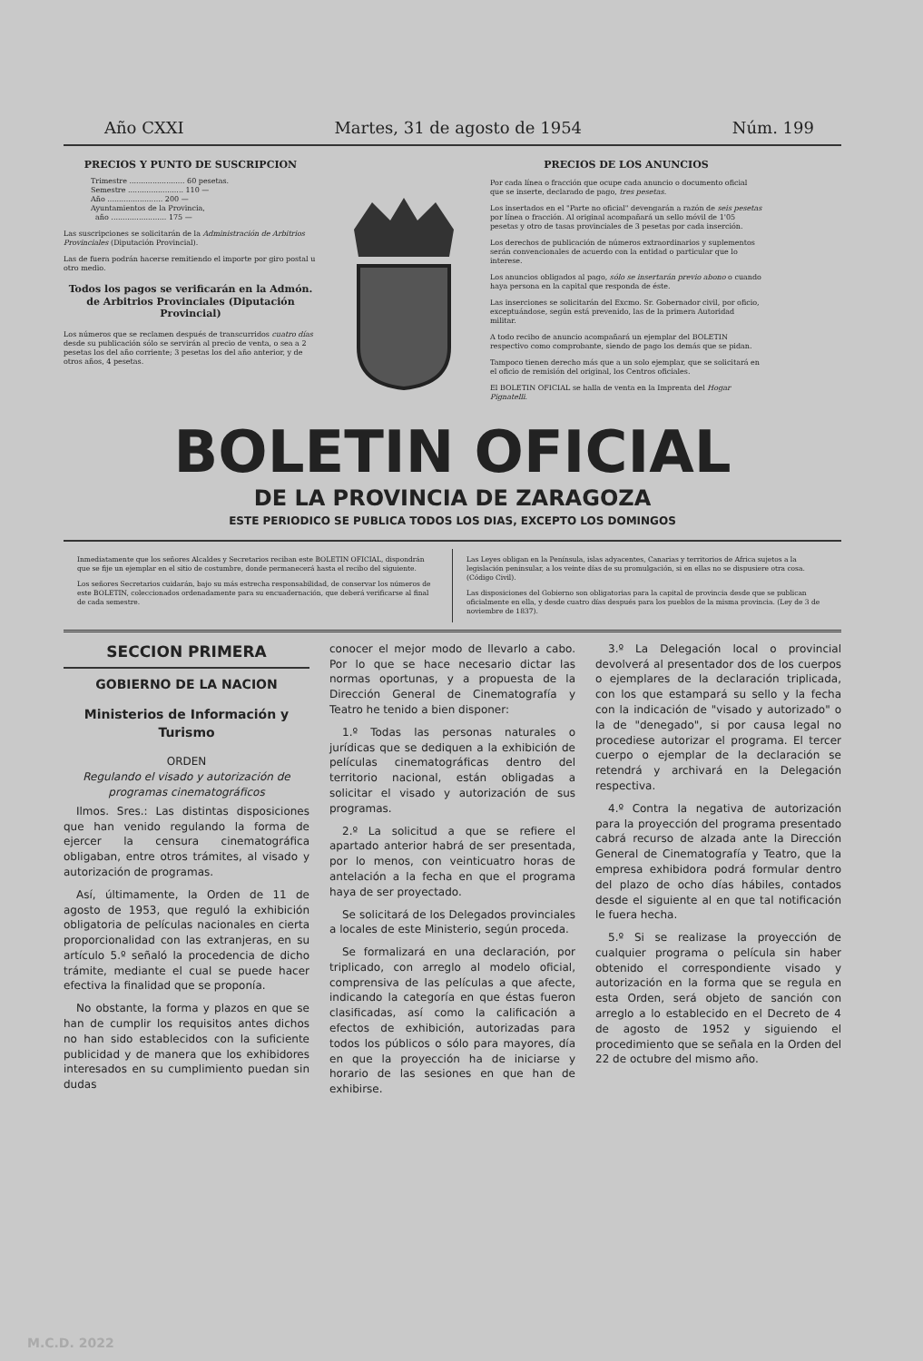Año CXXI Martes, 31 de agosto de 1954 Núm. 199
PRECIOS Y PUNTO DE SUSCRIPCION
Trimestre ........................ 60 pesetas.
Semestre ........................ 110 —
Año ........................ 200 —
Ayuntamientos de la Provincia,
año ........................ 175 —
Las suscripciones se solicitarán de la Administración de Arbitrios Provinciales (Diputación Provincial).
Las de fuera podrán hacerse remitiendo el importe por giro postal u otro medio.
Todos los pagos se verificarán en la Admón. de Arbitrios Provinciales (Diputación Provincial)
Los números que se reclamen después de transcurridos cuatro días desde su publicación sólo se servirán al precio de venta, o sea a 2 pesetas los del año corriente; 3 pesetas los del año anterior, y de otros años, 4 pesetas.
PRECIOS DE LOS ANUNCIOS
Por cada línea o fracción que ocupe cada anuncio o documento oficial que se inserte, declarado de pago, tres pesetas.
Los insertados en el "Parte no oficial" devengarán a razón de seis pesetas por línea o fracción. Al original acompañará un sello móvil de 1'05 pesetas y otro de tasas provinciales de 3 pesetas por cada inserción.
Los derechos de publicación de números extraordinarios y suplementos serán convencionales de acuerdo con la entidad o particular que lo interese.
Los anuncios obligados al pago, sólo se insertarán previo abono o cuando haya persona en la capital que responda de éste.
Las inserciones se solicitarán del Excmo. Sr. Gobernador civil, por oficio, exceptuándose, según está prevenido, las de la primera Autoridad militar.
A todo recibo de anuncio acompañará un ejemplar del BOLETIN respectivo como comprobante, siendo de pago los demás que se pidan.
Tampoco tienen derecho más que a un solo ejemplar, que se solicitará en el oficio de remisión del original, los Centros oficiales.
El BOLETIN OFICIAL se halla de venta en la Imprenta del Hogar Pignatelli.
BOLETIN OFICIAL
DE LA PROVINCIA DE ZARAGOZA
ESTE PERIODICO SE PUBLICA TODOS LOS DIAS, EXCEPTO LOS DOMINGOS
Inmediatamente que los señores Alcaldes y Secretarios reciban este BOLETIN OFICIAL, dispondrán que se fije un ejemplar en el sitio de costumbre, donde permanecerá hasta el recibo del siguiente.
Los señores Secretarios cuidarán, bajo su más estrecha responsabilidad, de conservar los números de este BOLETIN, coleccionados ordenadamente para su encuadernación, que deberá verificarse al final de cada semestre.
Las Leyes obligan en la Península, islas adyacentes, Canarias y territorios de Africa sujetos a la legislación peninsular, a los veinte días de su promulgación, si en ellas no se dispusiere otra cosa. (Código Civil).
Las disposiciones del Gobierno son obligatorias para la capital de provincia desde que se publican oficialmente en ella, y desde cuatro días después para los pueblos de la misma provincia. (Ley de 3 de noviembre de 1837).
SECCION PRIMERA
GOBIERNO DE LA NACION
Ministerios de Información y Turismo
ORDEN
Regulando el visado y autorización de programas cinematográficos
Ilmos. Sres.: Las distintas disposiciones que han venido regulando la forma de ejercer la censura cinematográfica obligaban, entre otros trámites, al visado y autorización de programas.
Así, últimamente, la Orden de 11 de agosto de 1953, que reguló la exhibición obligatoria de películas nacionales en cierta proporcionalidad con las extranjeras, en su artículo 5.º señaló la procedencia de dicho trámite, mediante el cual se puede hacer efectiva la finalidad que se proponía.
No obstante, la forma y plazos en que se han de cumplir los requisitos antes dichos no han sido establecidos con la suficiente publicidad y de manera que los exhibidores interesados en su cumplimiento puedan sin dudas
conocer el mejor modo de llevarlo a cabo. Por lo que se hace necesario dictar las normas oportunas, y a propuesta de la Dirección General de Cinematografía y Teatro he tenido a bien disponer:
1.º Todas las personas naturales o jurídicas que se dediquen a la exhibición de películas cinematográficas dentro del territorio nacional, están obligadas a solicitar el visado y autorización de sus programas.
2.º La solicitud a que se refiere el apartado anterior habrá de ser presentada, por lo menos, con veinticuatro horas de antelación a la fecha en que el programa haya de ser proyectado.
Se solicitará de los Delegados provinciales a locales de este Ministerio, según proceda.
Se formalizará en una declaración, por triplicado, con arreglo al modelo oficial, comprensiva de las películas a que afecte, indicando la categoría en que éstas fueron clasificadas, así como la calificación a efectos de exhibición, autorizadas para todos los públicos o sólo para mayores, día en que la proyección ha de iniciarse y horario de las sesiones en que han de exhibirse.
3.º La Delegación local o provincial devolverá al presentador dos de los cuerpos o ejemplares de la declaración triplicada, con los que estampará su sello y la fecha con la indicación de "visado y autorizado" o la de "denegado", si por causa legal no procediese autorizar el programa. El tercer cuerpo o ejemplar de la declaración se retendrá y archivará en la Delegación respectiva.
4.º Contra la negativa de autorización para la proyección del programa presentado cabrá recurso de alzada ante la Dirección General de Cinematografía y Teatro, que la empresa exhibidora podrá formular dentro del plazo de ocho días hábiles, contados desde el siguiente al en que tal notificación le fuera hecha.
5.º Si se realizase la proyección de cualquier programa o película sin haber obtenido el correspondiente visado y autorización en la forma que se regula en esta Orden, será objeto de sanción con arreglo a lo establecido en el Decreto de 4 de agosto de 1952 y siguiendo el procedimiento que se señala en la Orden del 22 de octubre del mismo año.
M.C.D. 2022